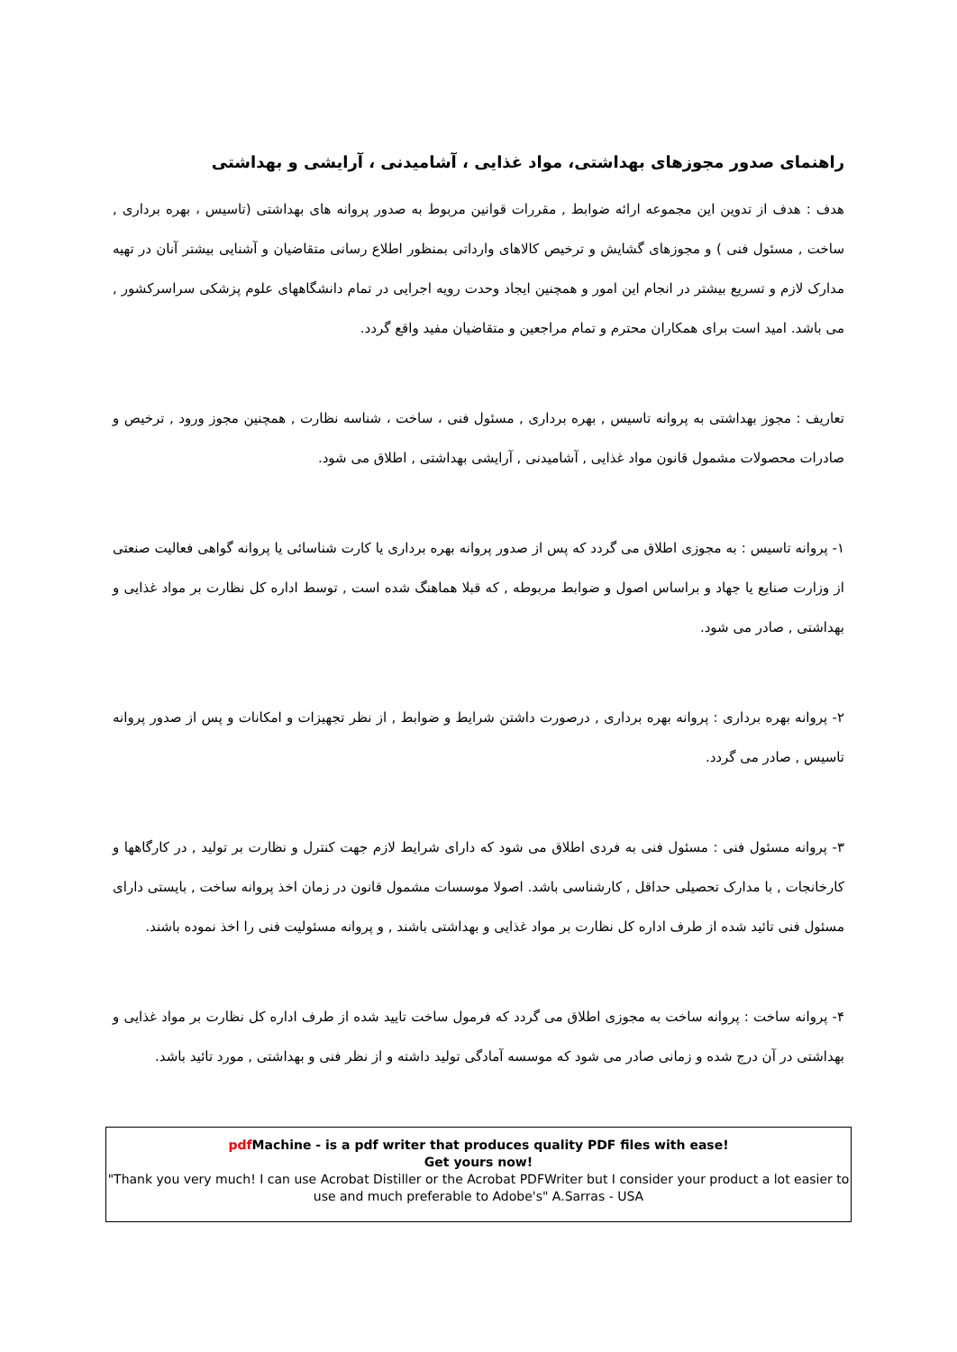راهنمای صدور مجوزهای بهداشتی، مواد غذایی ، آشامیدنی ، آرایشی و بهداشتی
هدف : هدف از تدوین این مجموعه ارائه ضوابط , مقررات قوانین مربوط به صدور پروانه های بهداشتی (تاسیس ، بهره برداری , ساخت , مسئول فنی ) و مجوزهای گشایش و ترخیص کالاهای وارداتی بمنظور اطلاع رسانی متقاضیان و آشنایی بیشتر آنان در تهیه مدارک لازم و تسریع بیشتر در انجام این امور و همچنین ایجاد وحدت رویه اجرایی در تمام دانشگاههای علوم پزشکی سراسرکشور , می باشد. امید است برای همکاران محترم و تمام مراجعین و متقاضیان مفید واقع گردد.
تعاریف : مجوز بهداشتی به پروانه تاسیس , بهره برداری , مسئول فنی ، ساخت ، شناسه نظارت , همچنین مجوز ورود , ترخیص و صادرات محصولات مشمول قانون مواد غذایی , آشامیدنی , آرایشی بهداشتی , اطلاق می شود.
۱- پروانه تاسیس : به مجوزی اطلاق می گردد که پس از صدور پروانه بهره برداری یا کارت شناسائی یا پروانه گواهی فعالیت صنعتی از وزارت صنایع یا جهاد و براساس اصول و ضوابط مربوطه , که قبلا هماهنگ شده است , توسط اداره کل نظارت بر مواد غذایی و بهداشتی , صادر می شود.
۲- پروانه بهره برداری : پروانه بهره برداری , درصورت داشتن شرایط و ضوابط , از نظر تجهیزات و امکانات و پس از صدور پروانه تاسیس , صادر می گردد.
۳- پروانه مسئول فنی : مسئول فنی به فردی اطلاق می شود که دارای شرایط لازم جهت کنترل و نظارت بر تولید , در کارگاهها و کارخانجات , با مدارک تحصیلی حداقل , کارشناسی باشد. اصولا موسسات مشمول قانون در زمان اخذ پروانه ساخت , بایستی دارای مسئول فنی تائید شده از طرف اداره کل نظارت بر مواد غذایی و بهداشتی باشند , و پروانه مسئولیت فنی را اخذ نموده باشند.
۴- پروانه ساخت : پروانه ساخت به مجوزی اطلاق می گردد که فرمول ساخت تایید شده از طرف اداره کل نظارت بر مواد غذایی و بهداشتی در آن درج شده و زمانی صادر می شود که موسسه آمادگی تولید داشته و از نظر فنی و بهداشتی , مورد تائید باشد.
pdf Machine - is a pdf writer that produces quality PDF files with ease!
Get yours now!
"Thank you very much! I can use Acrobat Distiller or the Acrobat PDFWriter but I consider your product a lot easier to use and much preferable to Adobe's" A.Sarras - USA